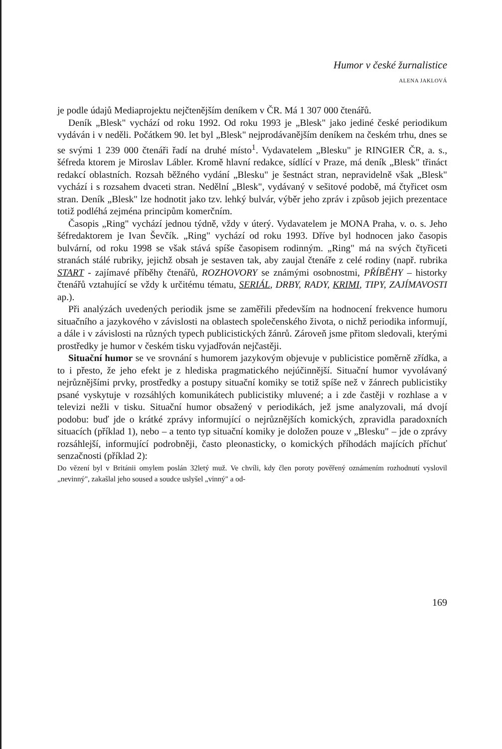Humor v české žurnalistice
ALENA JAKLOVÁ
je podle údajů Mediaprojektu nejčtenějším deníkem v ČR. Má 1 307 000 čtenářů.
Deník „Blesk" vychází od roku 1992. Od roku 1993 je „Blesk" jako jediné české periodikum vydáván i v neděli. Počátkem 90. let byl „Blesk" nejprodávanějším deníkem na českém trhu, dnes se se svými 1 239 000 čtenáři řadí na druhé místo<sup>1</sup>. Vydavatelem „Blesku" je RINGIER ČR, a. s., šéfreda ktorem je Miroslav Lábler. Kromě hlavní redakce, sídlící v Praze, má deník „Blesk" třináct redakcí oblastních. Rozsah běžného vydání „Blesku" je šestnáct stran, nepravidelně však „Blesk" vychází i s rozsahem dvaceti stran. Nedělní „Blesk", vydávaný v sešitové podobě, má čtyřicet osm stran. Deník „Blesk" lze hodnotit jako tzv. lehký bulvár, výběr jeho zpráv i způsob jejich prezentace totiž podléhá zejména principům komerčním.
Časopis „Ring" vychází jednou týdně, vždy v úterý. Vydavatelem je MONA Praha, v. o. s. Jeho šéfredaktorem je Ivan Ševčík. „Ring" vychází od roku 1993. Dříve byl hodnocen jako časopis bulvární, od roku 1998 se však stává spíše časopisem rodinným. „Ring" má na svých čtyřiceti stranách stálé rubriky, jejichž obsah je sestaven tak, aby zaujal čtenáře z celé rodiny (např. rubrika START - zajímavé příběhy čtenářů, ROZHOVORY se známými osobnostmi, PŘÍBĚHY – historky čtenářů vztahující se vždy k určitému tématu, SERIÁL, DRBY, RADY, KRIMI, TIPY, ZAJÍMAVOSTI ap.).
Při analýzách uvedených periodik jsme se zaměřili především na hodnocení frekvence humoru situačního a jazykového v závislosti na oblastech společenského života, o nichž periodika informují, a dále i v závislosti na různých typech publicistických žánrů. Zároveň jsme přitom sledovali, kterými prostředky je humor v českém tisku vyjadřován nejčastěji.
Situační humor se ve srovnání s humorem jazykovým objevuje v publicistice poměrně zřídka, a to i přesto, že jeho efekt je z hlediska pragmatického nejúčinnější. Situační humor vyvolávaný nejrůznějšími prvky, prostředky a postupy situační komiky se totiž spíše než v žánrech publicistiky psané vyskytuje v rozsáhlých komunikátech publicistiky mluvené; a i zde častěji v rozhlase a v televizi nežli v tisku. Situační humor obsažený v periodikách, jež jsme analyzovali, má dvojí podobu: buď jde o krátké zprávy informující o nejrůznějších komických, zpravidla paradoxních situacích (příklad 1), nebo – a tento typ situační komiky je doložen pouze v „Blesku" – jde o zprávy rozsáhlejší, informující podrobněji, často pleonasticky, o komických příhodách majících příchuť senzačnosti (příklad 2):
Do vězení byl v Británii omylem poslán 32letý muž. Ve chvíli, kdy člen poroty pověřený oznámením rozhodnutí vyslovil „nevinný", zakašlal jeho soused a soudce uslyšel „vinný" a od-
169